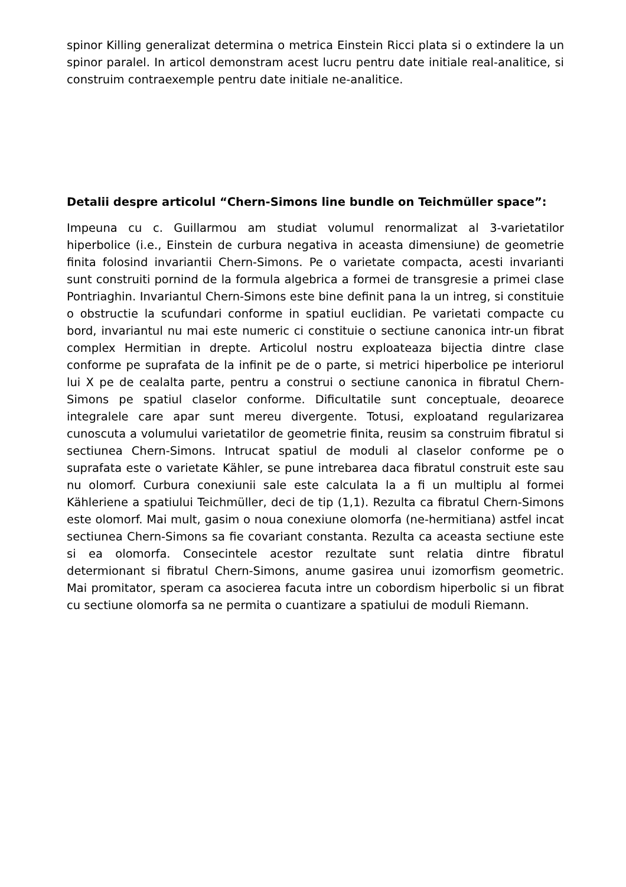spinor Killing generalizat determina o metrica Einstein Ricci plata si o extindere la un spinor paralel. In articol demonstram acest lucru pentru date initiale real-analitice, si construim contraexemple pentru date initiale ne-analitice.
Detalii despre articolul “Chern-Simons line bundle on Teichmüller space”:
Impeuna cu c. Guillarmou am studiat volumul renormalizat al 3-varietatilor hiperbolice (i.e., Einstein de curbura negativa in aceasta dimensiune) de geometrie finita folosind invariantii Chern-Simons. Pe o varietate compacta, acesti invarianti sunt construiti pornind de la formula algebrica a formei de transgresie a primei clase Pontriaghin. Invariantul Chern-Simons este bine definit pana la un intreg, si constituie o obstructie la scufundari conforme in spatiul euclidian. Pe varietati compacte cu bord, invariantul nu mai este numeric ci constituie o sectiune canonica intr-un fibrat complex Hermitian in drepte. Articolul nostru exploateaza bijectia dintre clase conforme pe suprafata de la infinit pe de o parte, si metrici hiperbolice pe interiorul lui X pe de cealalta parte, pentru a construi o sectiune canonica in fibratul Chern-Simons pe spatiul claselor conforme. Dificultatile sunt conceptuale, deoarece integralele care apar sunt mereu divergente. Totusi, exploatand regularizarea cunoscuta a volumului varietatilor de geometrie finita, reusim sa construim fibratul si sectiunea Chern-Simons. Intrucat spatiul de moduli al claselor conforme pe o suprafata este o varietate Kähler, se pune intrebarea daca fibratul construit este sau nu olomorf. Curbura conexiunii sale este calculata la a fi un multiplu al formei Kähleriene a spatiului Teichmüller, deci de tip (1,1). Rezulta ca fibratul Chern-Simons este olomorf. Mai mult, gasim o noua conexiune olomorfa (ne-hermitiana) astfel incat sectiunea Chern-Simons sa fie covariant constanta. Rezulta ca aceasta sectiune este si ea olomorfa. Consecintele acestor rezultate sunt relatia dintre fibratul determionant si fibratul Chern-Simons, anume gasirea unui izomorfism geometric. Mai promitator, speram ca asocierea facuta intre un cobordism hiperbolic si un fibrat cu sectiune olomorfa sa ne permita o cuantizare a spatiului de moduli Riemann.